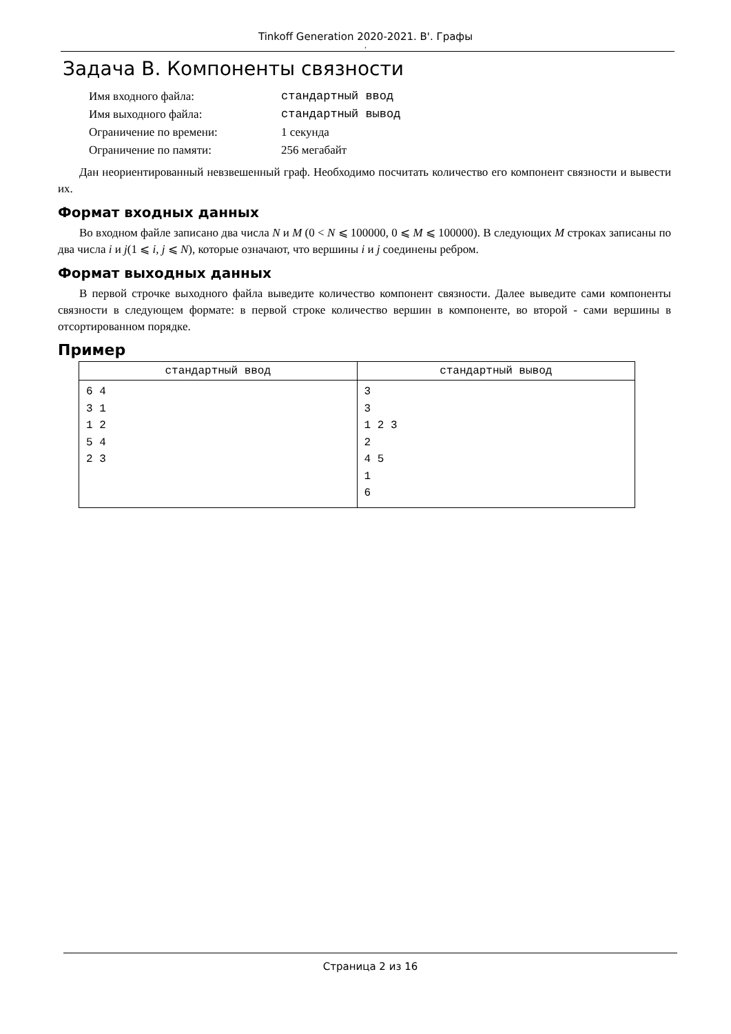Tinkoff Generation 2020-2021. B'. Графы
,
Задача B. Компоненты связности
| Имя входного файла: | стандартный ввод |
| Имя выходного файла: | стандартный вывод |
| Ограничение по времени: | 1 секунда |
| Ограничение по памяти: | 256 мегабайт |
Дан неориентированный невзвешенный граф. Необходимо посчитать количество его компонент связности и вывести их.
Формат входных данных
Во входном файле записано два числа N и M (0 < N ⩽ 100000, 0 ⩽ M ⩽ 100000). В следующих M строках записаны по два числа i и j(1 ⩽ i, j ⩽ N), которые означают, что вершины i и j соединены ребром.
Формат выходных данных
В первой строчке выходного файла выведите количество компонент связности. Далее выведите сами компоненты связности в следующем формате: в первой строке количество вершин в компоненте, во второй - сами вершины в отсортированном порядке.
Пример
| стандартный ввод | стандартный вывод |
| --- | --- |
| 6 4 3 1 1 2 5 4 2 3 | 3 3 1 2 3 2 4 5 1 6 |
Страница 2 из 16